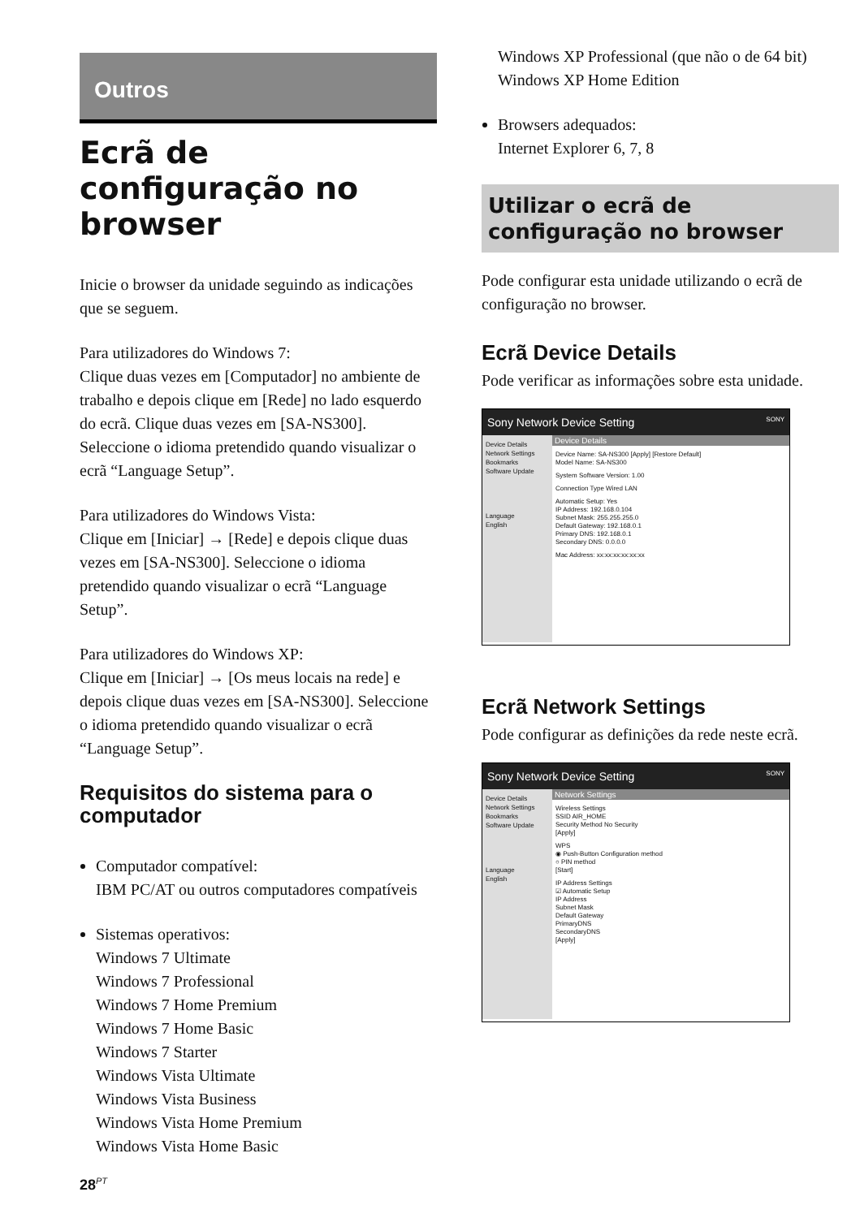Outros
Ecrã de configuração no browser
Inicie o browser da unidade seguindo as indicações que se seguem.
Para utilizadores do Windows 7:
Clique duas vezes em [Computador] no ambiente de trabalho e depois clique em [Rede] no lado esquerdo do ecrã. Clique duas vezes em [SA-NS300]. Seleccione o idioma pretendido quando visualizar o ecrã “Language Setup”.
Para utilizadores do Windows Vista:
Clique em [Iniciar] → [Rede] e depois clique duas vezes em [SA-NS300]. Seleccione o idioma pretendido quando visualizar o ecrã “Language Setup”.
Para utilizadores do Windows XP:
Clique em [Iniciar] → [Os meus locais na rede] e depois clique duas vezes em [SA-NS300]. Seleccione o idioma pretendido quando visualizar o ecrã “Language Setup”.
Requisitos do sistema para o computador
Computador compatível:
IBM PC/AT ou outros computadores compatíveis
Sistemas operativos:
Windows 7 Ultimate
Windows 7 Professional
Windows 7 Home Premium
Windows 7 Home Basic
Windows 7 Starter
Windows Vista Ultimate
Windows Vista Business
Windows Vista Home Premium
Windows Vista Home Basic
Windows XP Professional (que não o de 64 bit)
Windows XP Home Edition
Browsers adequados:
Internet Explorer 6, 7, 8
Utilizar o ecrã de configuração no browser
Pode configurar esta unidade utilizando o ecrã de configuração no browser.
Ecrã Device Details
Pode verificar as informações sobre esta unidade.
Sony Network Device Setting SONY
Device Details
Network Settings
Bookmarks
Software Update
Language
English
Device Details
Device Name: SA-NS300 [Apply] [Restore Default]
Model Name: SA-NS300
System Software Version: 1.00
Connection Type Wired LAN
Automatic Setup: Yes
IP Address: 192.168.0.104
Subnet Mask: 255.255.255.0
Default Gateway: 192.168.0.1
Primary DNS: 192.168.0.1
Secondary DNS: 0.0.0.0
Mac Address: xx:xx:xx:xx:xx:xx
Ecrã Network Settings
Pode configurar as definições da rede neste ecrã.
Sony Network Device Setting SONY
Device Details
Network Settings
Bookmarks
Software Update
Language
English
Network Settings
Wireless Settings
SSID AIR_HOME
Security Method No Security
[Apply]
WPS
◉ Push-Button Configuration method
○ PIN method
[Start]
IP Address Settings
☑ Automatic Setup
IP Address
Subnet Mask
Default Gateway
PrimaryDNS
SecondaryDNS
[Apply]
28<sup>PT</sup>